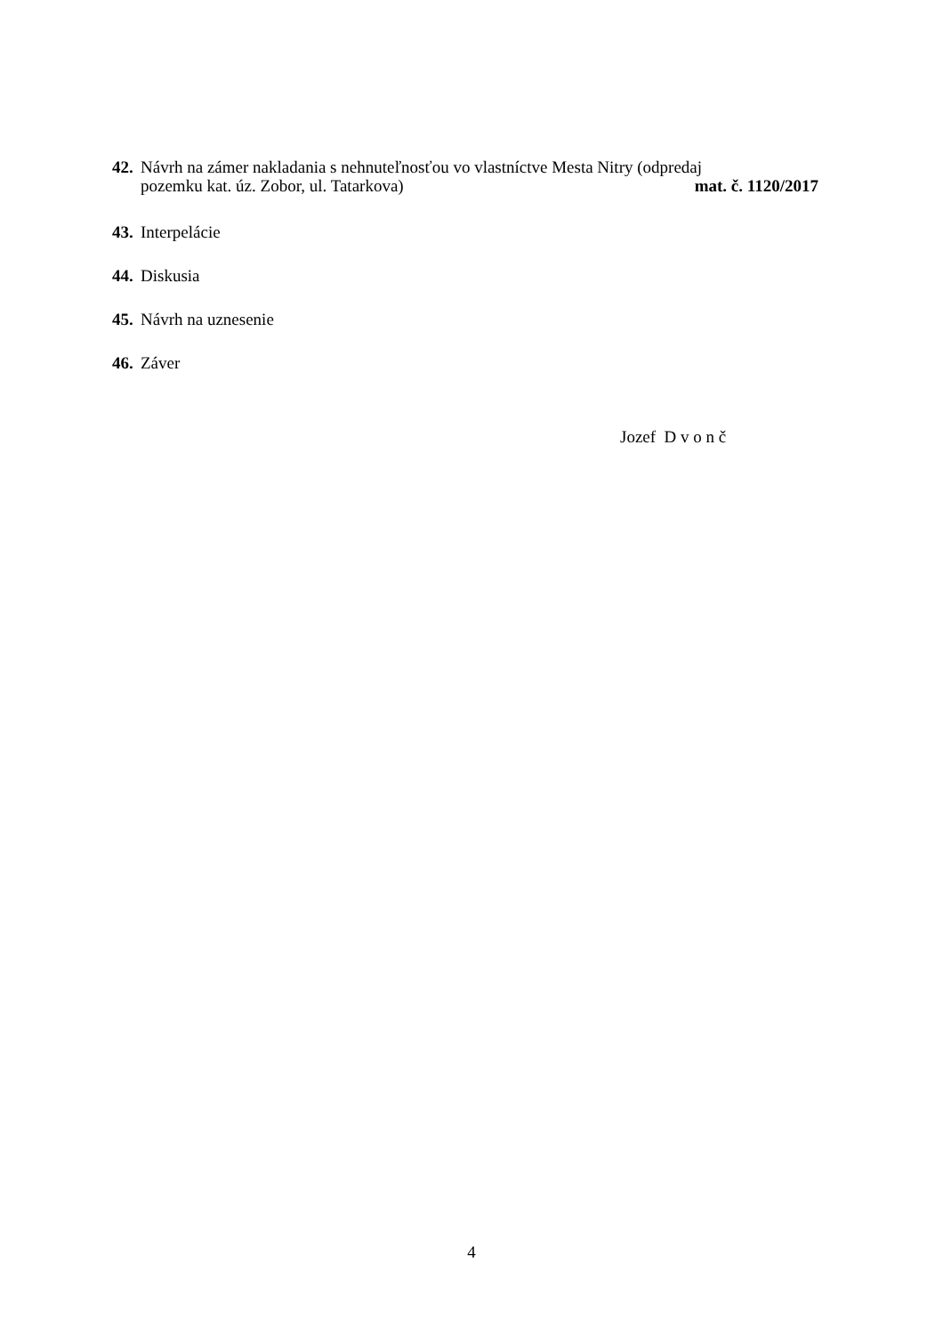42.
Návrh na zámer nakladania s nehnuteľnosťou vo vlastníctve Mesta Nitry (odpredaj
pozemku kat. úz. Zobor, ul. Tatarkova) mat. č. 1120/2017
43.
Interpelácie
44.
Diskusia
45.
Návrh na uznesenie
46.
Záver
Jozef D v o n č
4